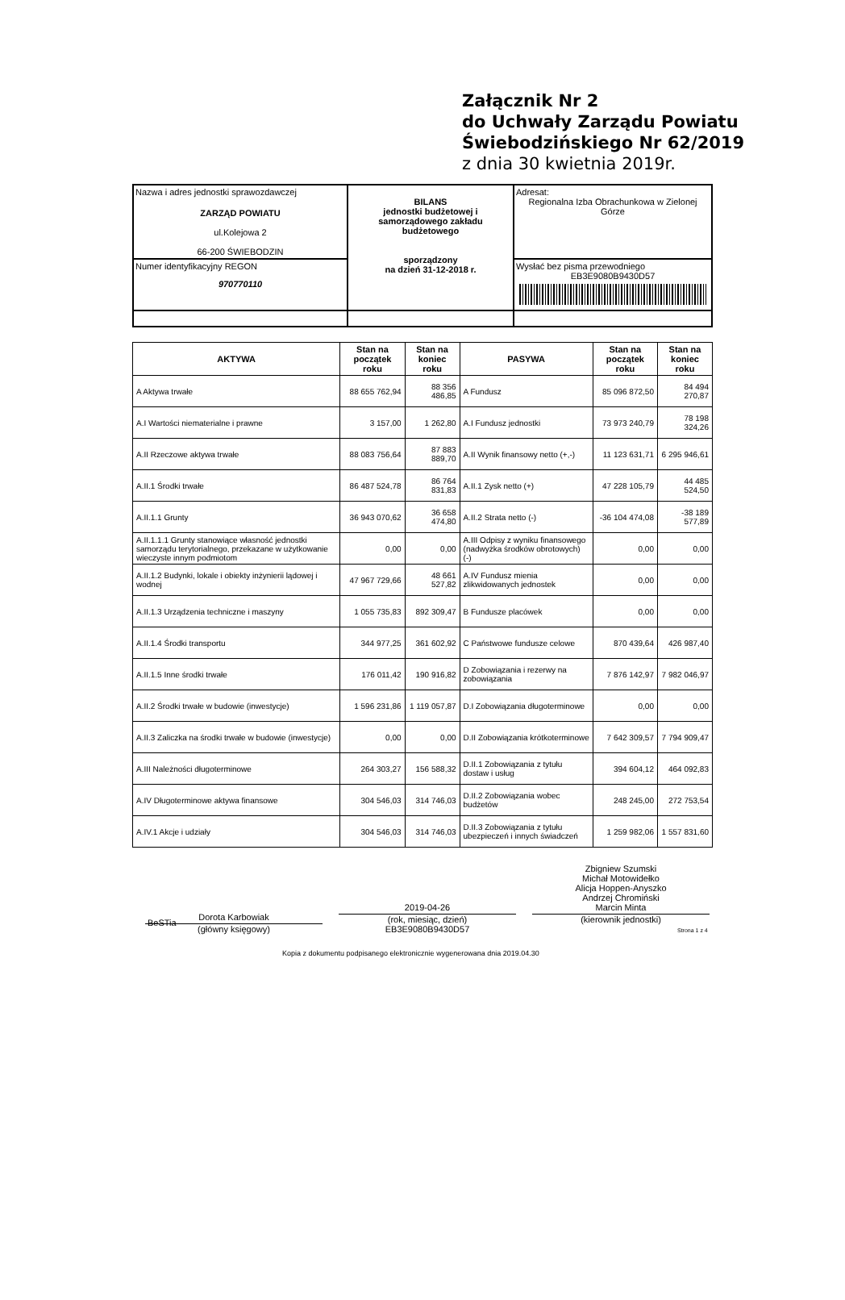Załącznik Nr 2
do Uchwały Zarządu Powiatu
Świebodzińskiego Nr 62/2019
z dnia 30 kwietnia 2019r.
| Nazwa i adres jednostki sprawozdawczej ZARZĄD POWIATU ul.Kolejowa 2 66-200 ŚWIEBODZIN | BILANS jednostki budżetowej i samorządowego zakładu budżetowego sporządzony na dzień 31-12-2018 r. | Adresat: Regionalna Izba Obrachunkowa w Zielonej Górze |
| Numer identyfikacyjny REGON 970770110 | | Wysłać bez pisma przewodniego EB3E9080B9430D57 |
| AKTYWA | Stan na początek roku | Stan na koniec roku | PASYWA | Stan na początek roku | Stan na koniec roku |
| --- | --- | --- | --- | --- | --- |
| A Aktywa trwałe | 88 655 762,94 | 88 356 486,85 | A Fundusz | 85 096 872,50 | 84 494 270,87 |
| A.I Wartości niematerialne i prawne | 3 157,00 | 1 262,80 | A.I Fundusz jednostki | 73 973 240,79 | 78 198 324,26 |
| A.II Rzeczowe aktywa trwałe | 88 083 756,64 | 87 883 889,70 | A.II Wynik finansowy netto (+,-) | 11 123 631,71 | 6 295 946,61 |
| A.II.1 Środki trwałe | 86 487 524,78 | 86 764 831,83 | A.II.1 Zysk netto (+) | 47 228 105,79 | 44 485 524,50 |
| A.II.1.1 Grunty | 36 943 070,62 | 36 658 474,80 | A.II.2 Strata netto (-) | -36 104 474,08 | -38 189 577,89 |
| A.II.1.1.1 Grunty stanowiące własność jednostki samorządu terytorialnego, przekazane w użytkowanie wieczyste innym podmiotom | 0,00 | 0,00 | A.III Odpisy z wyniku finansowego (nadwyżka środków obrotowych) (-) | 0,00 | 0,00 |
| A.II.1.2 Budynki, lokale i obiekty inżynierii lądowej i wodnej | 47 967 729,66 | 48 661 527,82 | A.IV Fundusz mienia zlikwidowanych jednostek | 0,00 | 0,00 |
| A.II.1.3 Urządzenia techniczne i maszyny | 1 055 735,83 | 892 309,47 | B Fundusze placówek | 0,00 | 0,00 |
| A.II.1.4 Środki transportu | 344 977,25 | 361 602,92 | C Państwowe fundusze celowe | 870 439,64 | 426 987,40 |
| A.II.1.5 Inne środki trwałe | 176 011,42 | 190 916,82 | D Zobowiązania i rezerwy na zobowiązania | 7 876 142,97 | 7 982 046,97 |
| A.II.2 Środki trwałe w budowie (inwestycje) | 1 596 231,86 | 1 119 057,87 | D.I Zobowiązania długoterminowe | 0,00 | 0,00 |
| A.II.3 Zaliczka na środki trwałe w budowie (inwestycje) | 0,00 | 0,00 | D.II Zobowiązania krótkoterminowe | 7 642 309,57 | 7 794 909,47 |
| A.III Należności długoterminowe | 264 303,27 | 156 588,32 | D.II.1 Zobowiązania z tytułu dostaw i usług | 394 604,12 | 464 092,83 |
| A.IV Długoterminowe aktywa finansowe | 304 546,03 | 314 746,03 | D.II.2 Zobowiązania wobec budżetów | 248 245,00 | 272 753,54 |
| A.IV.1 Akcje i udziały | 304 546,03 | 314 746,03 | D.II.3 Zobowiązania z tytułu ubezpieczeń i innych świadczeń | 1 259 982,06 | 1 557 831,60 |
Dorota Karbowiak
(główny księgowy)
2019-04-26
(rok, miesiąc, dzień)
EB3E9080B9430D57
Zbigniew Szumski
Michał Motowidełko
Alicja Hoppen-Anyszko
Andrzej Chromiński
Marcin Minta
(kierownik jednostki)
BeSTia
Strona 1 z 4
Kopia z dokumentu podpisanego elektronicznie wygenerowana dnia 2019.04.30